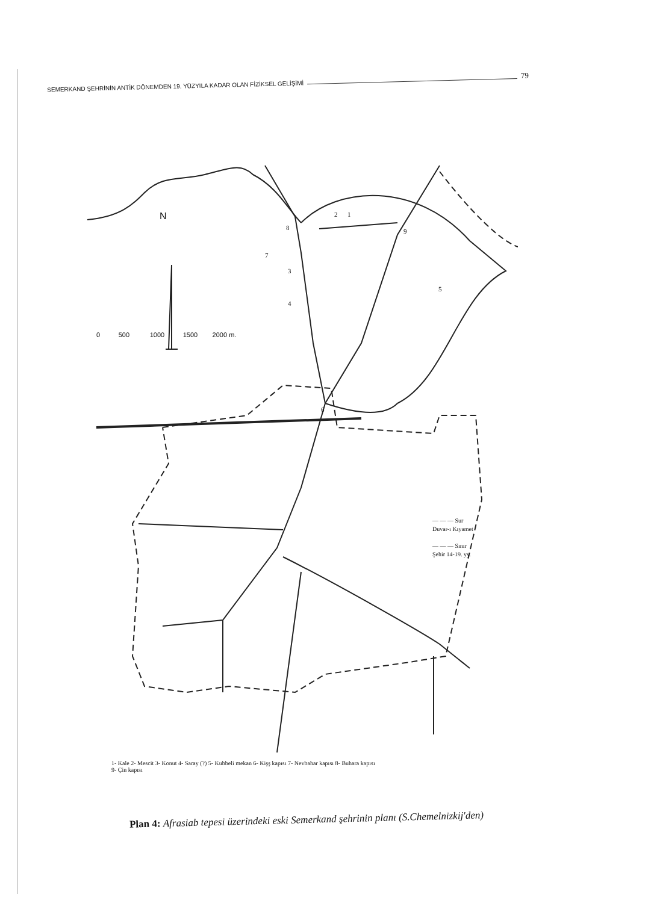SEMERKAND ŞEHRİNİN ANTİK DÖNEMDEN 19. YÜZYILA KADAR OLAN FİZİKSEL GELİŞİMİ 79
N
0 500 1000 1500 2000 m.
2 1
8 9
7
3
4
5
6
— — — Sur
Duvar-ı Kıyamet
— — — Sınır
Şehir 14-19. yy.
1- Kale 2- Mescit 3- Konut 4- Saray (?) 5- Kubbeli mekan 6- Kişş kapısı 7- Nevbahar kapısı 8- Buhara kapısı
9- Çin kapısı
Plan 4: Afrasiab tepesi üzerindeki eski Semerkand şehrinin planı (S.Chemelnizkij'den)